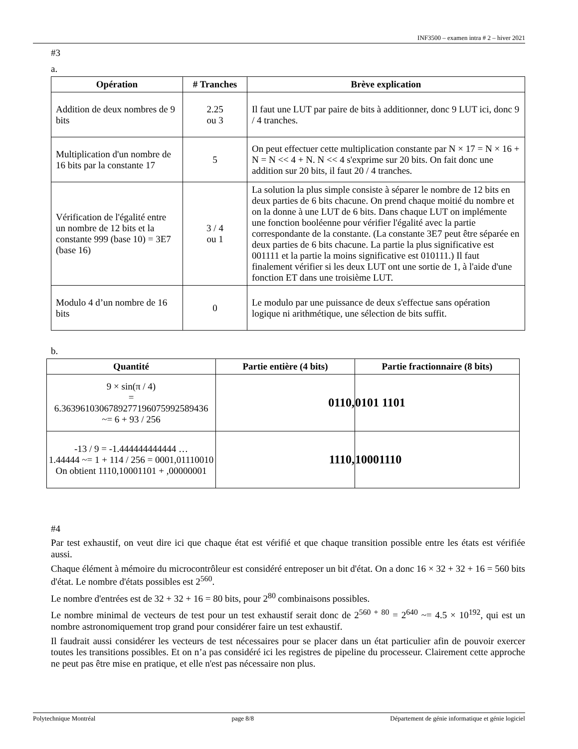INF3500 – examen intra # 2 – hiver 2021
#3
a.
| Opération | # Tranches | Brève explication |
| --- | --- | --- |
| Addition de deux nombres de 9 bits | 2.25 ou 3 | Il faut une LUT par paire de bits à additionner, donc 9 LUT ici, donc 9 / 4 tranches. |
| Multiplication d'un nombre de 16 bits par la constante 17 | 5 | On peut effectuer cette multiplication constante par N × 17 = N × 16 + N = N << 4 + N. N << 4 s'exprime sur 20 bits. On fait donc une addition sur 20 bits, il faut 20 / 4 tranches. |
| Vérification de l'égalité entre un nombre de 12 bits et la constante 999 (base 10) = 3E7 (base 16) | 3 / 4 ou 1 | La solution la plus simple consiste à séparer le nombre de 12 bits en deux parties de 6 bits chacune. On prend chaque moitié du nombre et on la donne à une LUT de 6 bits. Dans chaque LUT on implémente une fonction booléenne pour vérifier l'égalité avec la partie correspondante de la constante. (La constante 3E7 peut être séparée en deux parties de 6 bits chacune. La partie la plus significative est 001111 et la partie la moins significative est 010111.) Il faut finalement vérifier si les deux LUT ont une sortie de 1, à l'aide d'une fonction ET dans une troisième LUT. |
| Modulo 4 d’un nombre de 16 bits | 0 | Le modulo par une puissance de deux s'effectue sans opération logique ni arithmétique, une sélection de bits suffit. |
b.
| Quantité | Partie entière (4 bits) | Partie fractionnaire (8 bits) |
| --- | --- | --- |
| 9 × sin(π / 4) = 6.363961030678927719607599258943​6 ~= 6 + 93 / 256 | 0110, | 0101 1101 |
| -13 / 9 = -1.444444444444 … 1.44444 ~= 1 + 114 / 256 = 0001,01110010 On obtient 1110,10001101 + ,00000001 | 1110, | 10001110 |
#4
Par test exhaustif, on veut dire ici que chaque état est vérifié et que chaque transition possible entre les états est vérifiée aussi.
Chaque élément à mémoire du microcontrôleur est considéré entreposer un bit d'état. On a donc 16 × 32 + 32 + 16 = 560 bits d'état. Le nombre d'états possibles est 2<sup>560</sup>.
Le nombre d'entrées est de 32 + 32 + 16 = 80 bits, pour 2<sup>80</sup> combinaisons possibles.
Le nombre minimal de vecteurs de test pour un test exhaustif serait donc de 2<sup>560 + 80</sup> = 2<sup>640</sup> ~= 4.5 × 10<sup>192</sup>, qui est un nombre astronomiquement trop grand pour considérer faire un test exhaustif.
Il faudrait aussi considérer les vecteurs de test nécessaires pour se placer dans un état particulier afin de pouvoir exercer toutes les transitions possibles. Et on n’a pas considéré ici les registres de pipeline du processeur. Clairement cette approche ne peut pas être mise en pratique, et elle n'est pas nécessaire non plus.
Polytechnique Montréal page 8/8 Département de génie informatique et génie logiciel